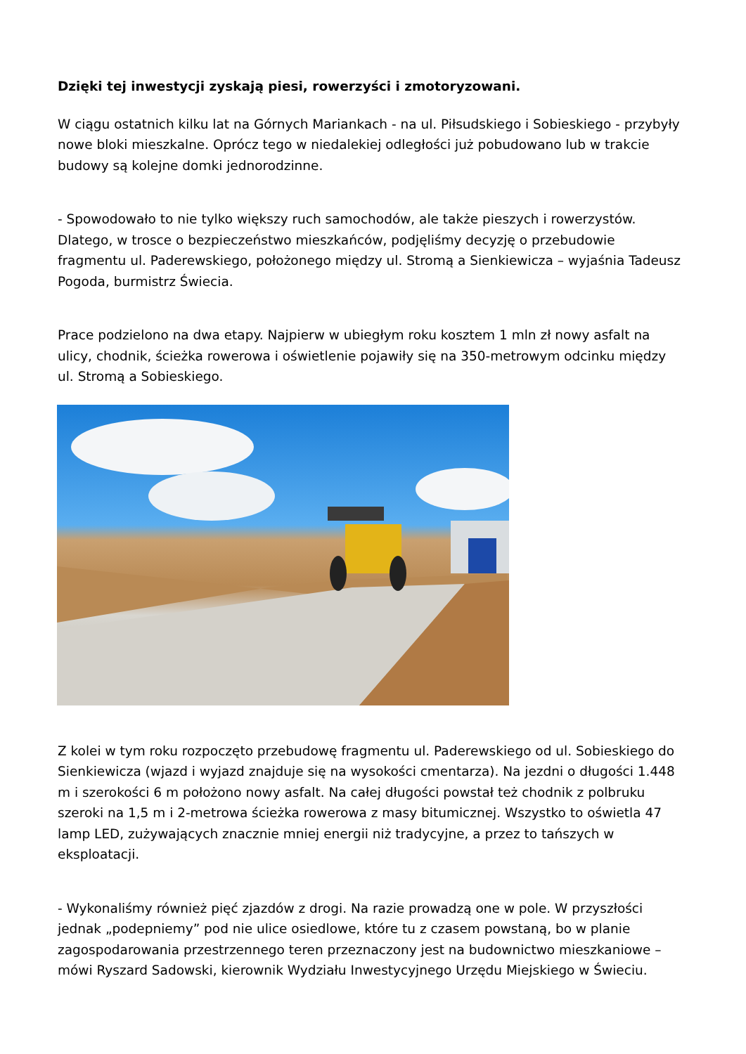Dzięki tej inwestycji zyskają piesi, rowerzyści i zmotoryzowani.
W ciągu ostatnich kilku lat na Górnych Mariankach - na ul. Piłsudskiego i Sobieskiego - przybyły nowe bloki mieszkalne. Oprócz tego w niedalekiej odległości już pobudowano lub w trakcie budowy są kolejne domki jednorodzinne.
- Spowodowało to nie tylko większy ruch samochodów, ale także pieszych i rowerzystów. Dlatego, w trosce o bezpieczeństwo mieszkańców, podjęliśmy decyzję o przebudowie fragmentu ul. Paderewskiego, położonego między ul. Stromą a Sienkiewicza – wyjaśnia Tadeusz Pogoda, burmistrz Świecia.
Prace podzielono na dwa etapy. Najpierw w ubiegłym roku kosztem 1 mln zł nowy asfalt na ulicy, chodnik, ścieżka rowerowa i oświetlenie pojawiły się na 350-metrowym odcinku między ul. Stromą a Sobieskiego.
Z kolei w tym roku rozpoczęto przebudowę fragmentu ul. Paderewskiego od ul. Sobieskiego do Sienkiewicza (wjazd i wyjazd znajduje się na wysokości cmentarza). Na jezdni o długości 1.448 m i szerokości 6 m położono nowy asfalt. Na całej długości powstał też chodnik z polbruku szeroki na 1,5 m i 2-metrowa ścieżka rowerowa z masy bitumicznej. Wszystko to oświetla 47 lamp LED, zużywających znacznie mniej energii niż tradycyjne, a przez to tańszych w eksploatacji.
- Wykonaliśmy również pięć zjazdów z drogi. Na razie prowadzą one w pole. W przyszłości jednak „podepniemy” pod nie ulice osiedlowe, które tu z czasem powstaną, bo w planie zagospodarowania przestrzennego teren przeznaczony jest na budownictwo mieszkaniowe – mówi Ryszard Sadowski, kierownik Wydziału Inwestycyjnego Urzędu Miejskiego w Świeciu.